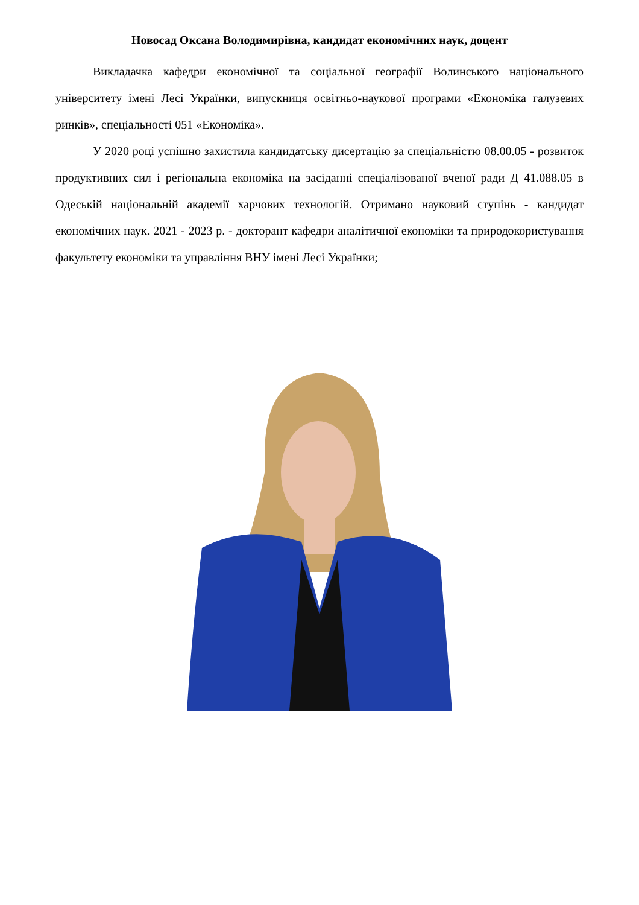Новосад Оксана Володимирівна, кандидат економічних наук, доцент
Викладачка кафедри економічної та соціальної географії Волинського національного університету імені Лесі Українки, випускниця освітньо-наукової програми «Економіка галузевих ринків», спеціальності 051 «Економіка».
У 2020 році успішно захистила кандидатську дисертацію за спеціальністю 08.00.05 - розвиток продуктивних сил і регіональна економіка на засіданні спеціалізованої вченої ради Д 41.088.05 в Одеській національній академії харчових технологій. Отримано науковий ступінь - кандидат економічних наук. 2021 - 2023 р. - докторант кафедри аналітичної економіки та природокористування факультету економіки та управління ВНУ імені Лесі Українки;